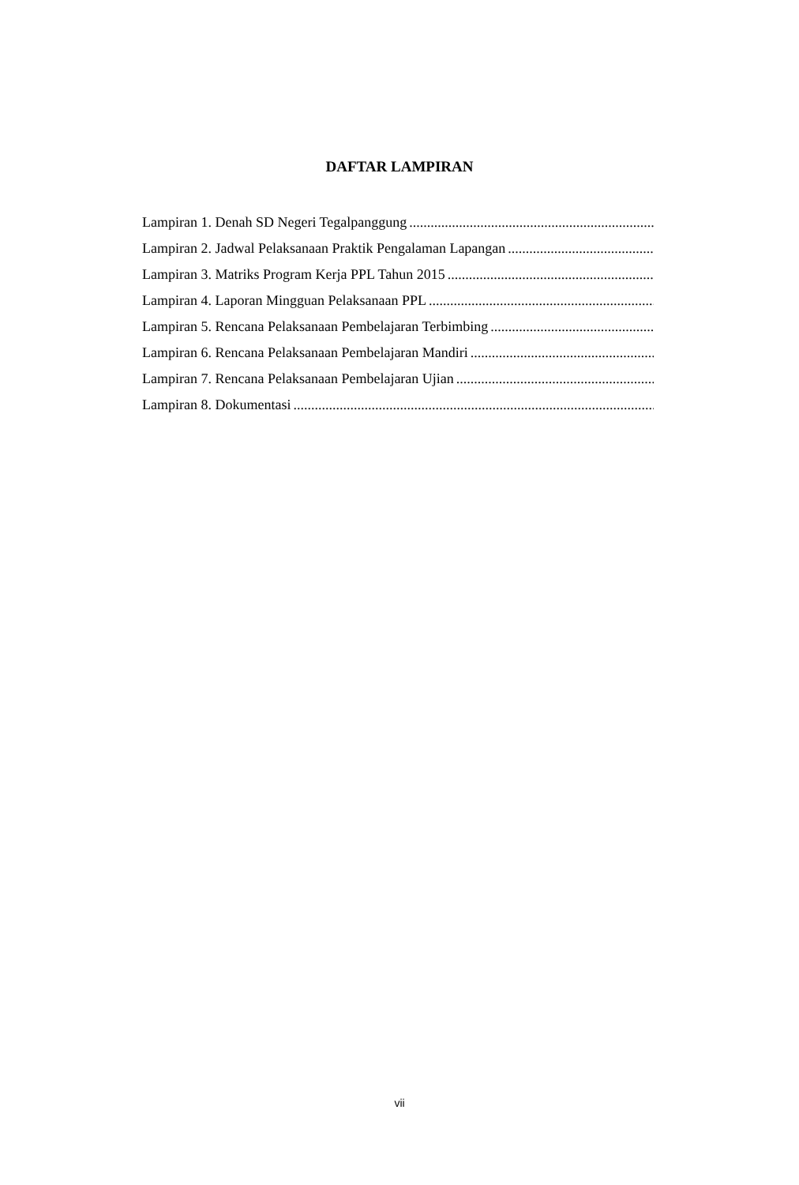DAFTAR LAMPIRAN
Lampiran 1. Denah SD Negeri Tegalpanggung......................................................................................................
Lampiran 2. Jadwal Pelaksanaan Praktik Pengalaman Lapangan......................................................................................................
Lampiran 3. Matriks Program Kerja PPL Tahun 2015......................................................................................................
Lampiran 4. Laporan Mingguan Pelaksanaan PPL......................................................................................................
Lampiran 5. Rencana Pelaksanaan Pembelajaran Terbimbing......................................................................................................
Lampiran 6. Rencana Pelaksanaan Pembelajaran Mandiri......................................................................................................
Lampiran 7. Rencana Pelaksanaan Pembelajaran Ujian......................................................................................................
Lampiran 8. Dokumentasi..............................................................................................................................
vii